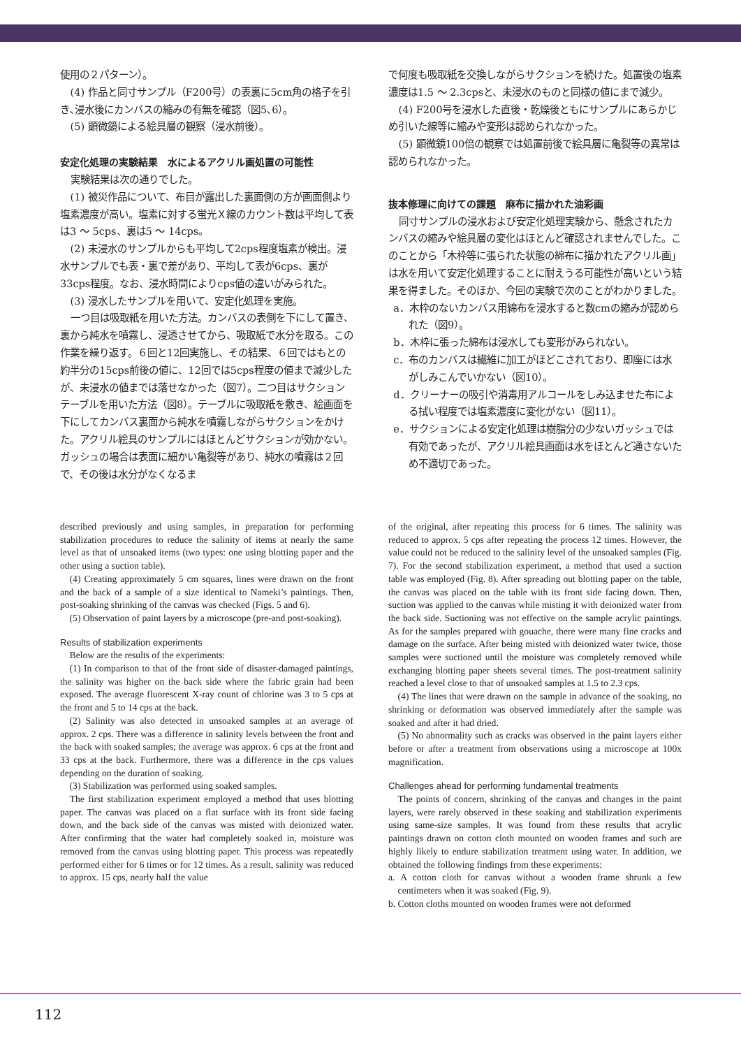使用の２パターン）。
(4) 作品と同寸サンプル（F200号）の表裏に5cm角の格子を引き､浸水後にカンバスの縮みの有無を確認（図5､6）。
(5) 顕微鏡による絵具層の観察（浸水前後）。
安定化処理の実験結果　水によるアクリル画処置の可能性
実験結果は次の通りでした。
(1) 被災作品について、布目が露出した裏面側の方が画面側より塩素濃度が高い。塩素に対する蛍光Ｘ線のカウント数は平均して表は3 ～ 5cps、裏は5 ～ 14cps。
(2) 未浸水のサンプルからも平均して2cps程度塩素が検出。浸水サンプルでも表・裏で差があり、平均して表が6cps、裏が33cps程度。なお、浸水時間によりcps値の違いがみられた。
(3) 浸水したサンプルを用いて、安定化処理を実施。
一つ目は吸取紙を用いた方法。カンバスの表側を下にして置き、裏から純水を噴霧し、浸透させてから、吸取紙で水分を取る。この作業を繰り返す。６回と12回実施し、その結果、６回ではもとの約半分の15cps前後の値に、12回では5cps程度の値まで減少したが、未浸水の値までは落せなかった（図7）。二つ目はサクションテーブルを用いた方法（図8）。テーブルに吸取紙を敷き、絵画面を下にしてカンバス裏面から純水を噴霧しながらサクションをかけた。アクリル絵具のサンプルにはほとんどサクションが効かない。ガッシュの場合は表面に細かい亀裂等があり、純水の噴霧は２回で、その後は水分がなくなるま
で何度も吸取紙を交換しながらサクションを続けた。処置後の塩素濃度は1.5 ～ 2.3cpsと、未浸水のものと同様の値にまで減少。
(4) F200号を浸水した直後・乾燥後ともにサンプルにあらかじめ引いた線等に縮みや変形は認められなかった。
(5) 顕微鏡100倍の観察では処置前後で絵具層に亀裂等の異常は認められなかった。
抜本修理に向けての課題　麻布に描かれた油彩画
同寸サンプルの浸水および安定化処理実験から、懸念されたカンバスの縮みや絵具層の変化はほとんど確認されませんでした。このことから「木枠等に張られた状態の綿布に描かれたアクリル画」は水を用いて安定化処理することに耐えうる可能性が高いという結果を得ました。そのほか、今回の実験で次のことがわかりました。
a．木枠のないカンバス用綿布を浸水すると数cmの縮みが認められた（図9）。
b．木枠に張った綿布は浸水しても変形がみられない。
c．布のカンバスは繊維に加工がほどこされており、即座には水がしみこんでいかない（図10）。
d．クリーナーの吸引や消毒用アルコールをしみ込ませた布による拭い程度では塩素濃度に変化がない（図11）。
e．サクションによる安定化処理は樹脂分の少ないガッシュでは有効であったが、アクリル絵具画面は水をほとんど通さないため不適切であった。
described previously and using samples, in preparation for performing stabilization procedures to reduce the salinity of items at nearly the same level as that of unsoaked items (two types: one using blotting paper and the other using a suction table).
(4) Creating approximately 5 cm squares, lines were drawn on the front and the back of a sample of a size identical to Nameki’s paintings. Then, post-soaking shrinking of the canvas was checked (Figs. 5 and 6).
(5) Observation of paint layers by a microscope (pre-and post-soaking).
Results of stabilization experiments
Below are the results of the experiments:
(1) In comparison to that of the front side of disaster-damaged paintings, the salinity was higher on the back side where the fabric grain had been exposed. The average fluorescent X-ray count of chlorine was 3 to 5 cps at the front and 5 to 14 cps at the back.
(2) Salinity was also detected in unsoaked samples at an average of approx. 2 cps. There was a difference in salinity levels between the front and the back with soaked samples; the average was approx. 6 cps at the front and 33 cps at the back. Furthermore, there was a difference in the cps values depending on the duration of soaking.
(3) Stabilization was performed using soaked samples.
The first stabilization experiment employed a method that uses blotting paper. The canvas was placed on a flat surface with its front side facing down, and the back side of the canvas was misted with deionized water. After confirming that the water had completely soaked in, moisture was removed from the canvas using blotting paper. This process was repeatedly performed either for 6 times or for 12 times. As a result, salinity was reduced to approx. 15 cps, nearly half the value
of the original, after repeating this process for 6 times. The salinity was reduced to approx. 5 cps after repeating the process 12 times. However, the value could not be reduced to the salinity level of the unsoaked samples (Fig. 7). For the second stabilization experiment, a method that used a suction table was employed (Fig. 8). After spreading out blotting paper on the table, the canvas was placed on the table with its front side facing down. Then, suction was applied to the canvas while misting it with deionized water from the back side. Suctioning was not effective on the sample acrylic paintings. As for the samples prepared with gouache, there were many fine cracks and damage on the surface. After being misted with deionized water twice, those samples were suctioned until the moisture was completely removed while exchanging blotting paper sheets several times. The post-treatment salinity reached a level close to that of unsoaked samples at 1.5 to 2.3 cps.
(4) The lines that were drawn on the sample in advance of the soaking, no shrinking or deformation was observed immediately after the sample was soaked and after it had dried.
(5) No abnormality such as cracks was observed in the paint layers either before or after a treatment from observations using a microscope at 100x magnification.
Challenges ahead for performing fundamental treatments
The points of concern, shrinking of the canvas and changes in the paint layers, were rarely observed in these soaking and stabilization experiments using same-size samples. It was found from these results that acrylic paintings drawn on cotton cloth mounted on wooden frames and such are highly likely to endure stabilization treatment using water. In addition, we obtained the following findings from these experiments:
a. A cotton cloth for canvas without a wooden frame shrunk a few centimeters when it was soaked (Fig. 9).
b. Cotton cloths mounted on wooden frames were not deformed
112